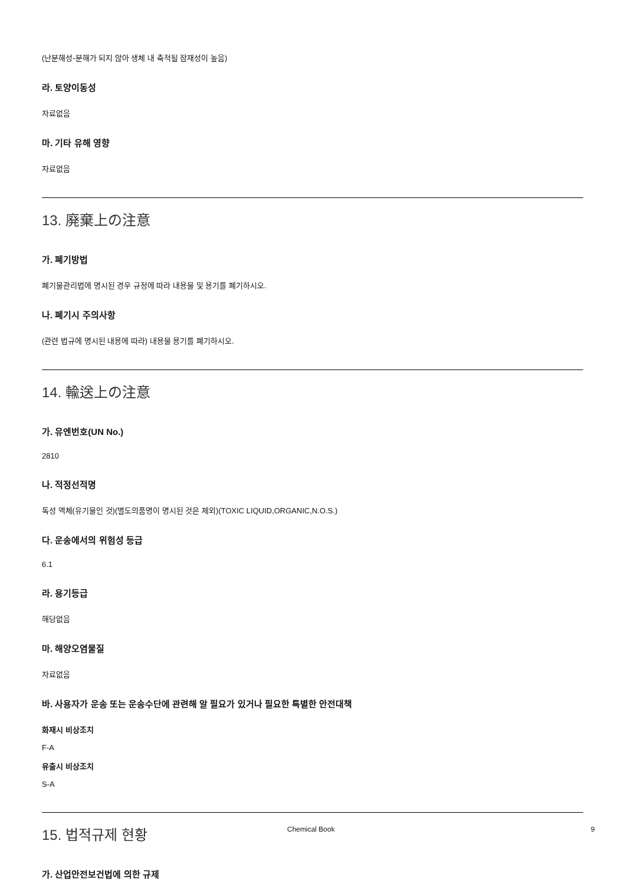(난분해성-분해가 되지 않아 생체 내 축적될 잠재성이 높음)
라. 토양이동성
자료없음
마. 기타 유해 영향
자료없음
13. 廃棄上の注意
가. 폐기방법
폐기물관리법에 명시된 경우 규정에 따라 내용물 및 용기를 폐기하시오.
나. 폐기시 주의사항
(관련 법규에 명시된 내용에 따라) 내용물 용기를 폐기하시오.
14. 輸送上の注意
가. 유엔번호(UN No.)
2810
나. 적정선적명
독성 액체(유기물인 것)(별도의품명이 명시된 것은 제외)(TOXIC LIQUID,ORGANIC,N.O.S.)
다. 운송에서의 위험성 등급
6.1
라. 용기등급
해당없음
마. 해양오염물질
자료없음
바. 사용자가 운송 또는 운송수단에 관련해 알 필요가 있거나 필요한 특별한 안전대책
화재시 비상조치
F-A
유출시 비상조치
S-A
15. 법적규제 현황
가. 산업안전보건법에 의한 규제
Chemical Book 9